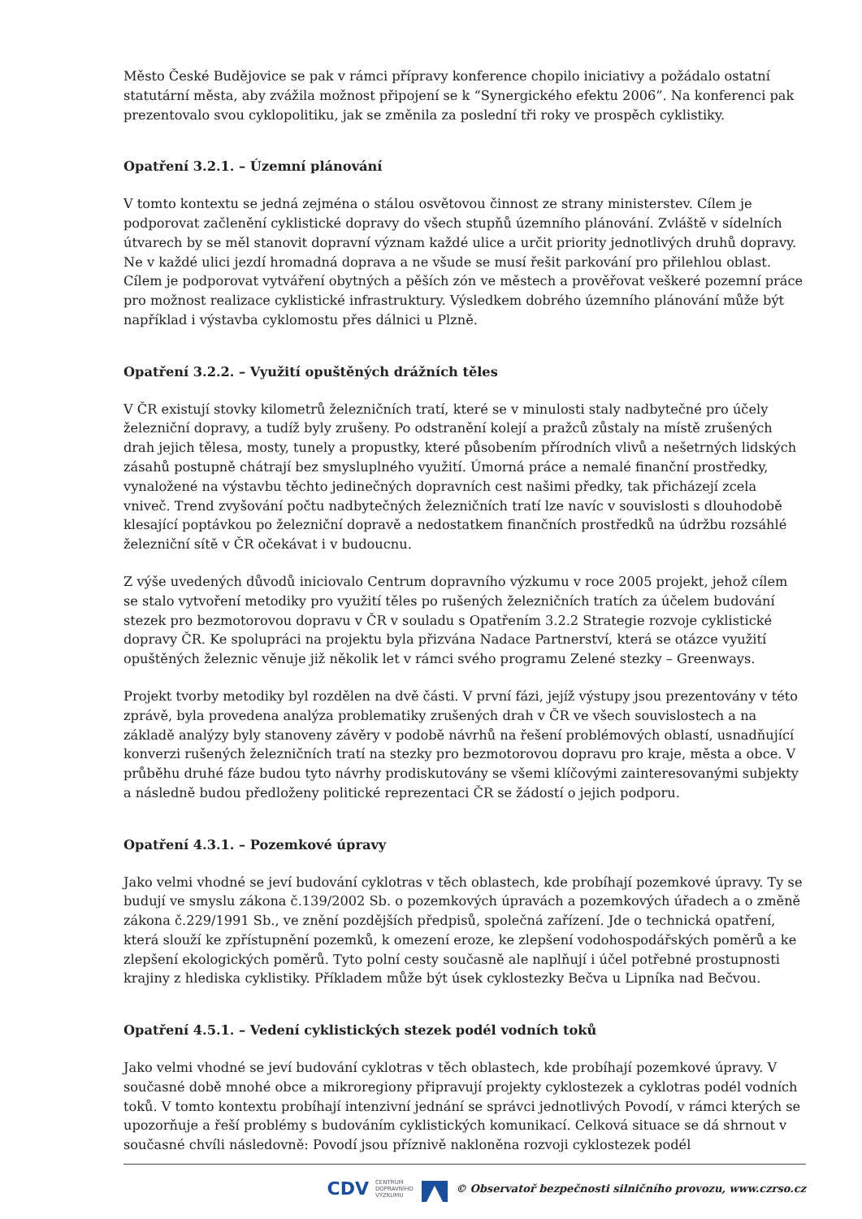Město České Budějovice se pak v rámci přípravy konference chopilo iniciativy a požádalo ostatní statutární města, aby zvážila možnost připojení se k “Synergického efektu 2006”. Na konferenci pak prezentovalo svou cyklopolitiku, jak se změnila za poslední tři roky ve prospěch cyklistiky.
Opatření 3.2.1. – Územní plánování
V tomto kontextu se jedná zejména o stálou osvětovou činnost ze strany ministerstev. Cílem je podporovat začlenění cyklistické dopravy do všech stupňů územního plánování. Zvláště v sídelních útvarech by se měl stanovit dopravní význam každé ulice a určit priority jednotlivých druhů dopravy. Ne v každé ulici jezdí hromadná doprava a ne všude se musí řešit parkování pro přilehlou oblast. Cílem je podporovat vytváření obytných a pěších zón ve městech a prověřovat veškeré pozemní práce pro možnost realizace cyklistické infrastruktury. Výsledkem dobrého územního plánování může být například i výstavba cyklomostu přes dálnici u Plzně.
Opatření 3.2.2. – Využití opuštěných drážních těles
V ČR existují stovky kilometrů železničních tratí, které se v minulosti staly nadbytečné pro účely železniční dopravy, a tudíž byly zrušeny. Po odstranění kolejí a pražců zůstaly na místě zrušených drah jejich tělesa, mosty, tunely a propustky, které působením přírodních vlivů a nešetrných lidských zásahů postupně chátrají bez smysluplného využití. Úmorná práce a nemalé finanční prostředky, vynaložené na výstavbu těchto jedinečných dopravních cest našimi předky, tak přicházejí zcela vniveč. Trend zvyšování počtu nadbytečných železničních tratí lze navíc v souvislosti s dlouhodobě klesající poptávkou po železniční dopravě a nedostatkem finančních prostředků na údržbu rozsáhlé železniční sítě v ČR očekávat i v budoucnu.
Z výše uvedených důvodů iniciovalo Centrum dopravního výzkumu v roce 2005 projekt, jehož cílem se stalo vytvoření metodiky pro využití těles po rušených železničních tratích za účelem budování stezek pro bezmotorovou dopravu v ČR v souladu s Opatřením 3.2.2 Strategie rozvoje cyklistické dopravy ČR. Ke spolupráci na projektu byla přizvána Nadace Partnerství, která se otázce využití opuštěných železnic věnuje již několik let v rámci svého programu Zelené stezky – Greenways.
Projekt tvorby metodiky byl rozdělen na dvě části. V první fázi, jejíž výstupy jsou prezentovány v této zprávě, byla provedena analýza problematiky zrušených drah v ČR ve všech souvislostech a na základě analýzy byly stanoveny závěry v podobě návrhů na řešení problémových oblastí, usnadňující konverzi rušených železničních tratí na stezky pro bezmotorovou dopravu pro kraje, města a obce. V průběhu druhé fáze budou tyto návrhy prodiskutovány se všemi klíčovými zainteresovanými subjekty a následně budou předloženy politické reprezentaci ČR se žádostí o jejich podporu.
Opatření 4.3.1. – Pozemkové úpravy
Jako velmi vhodné se jeví budování cyklotras v těch oblastech, kde probíhají pozemkové úpravy. Ty se budují ve smyslu zákona č.139/2002 Sb. o pozemkových úpravách a pozemkových úřadech a o změně zákona č.229/1991 Sb., ve znění pozdějších předpisů, společná zařízení. Jde o technická opatření, která slouží ke zpřístupnění pozemků, k omezení eroze, ke zlepšení vodohospodářských poměrů a ke zlepšení ekologických poměrů. Tyto polní cesty současně ale naplňují i účel potřebné prostupnosti krajiny z hlediska cyklistiky. Příkladem může být úsek cyklostezky Bečva u Lipníka nad Bečvou.
Opatření 4.5.1. – Vedení cyklistických stezek podél vodních toků
Jako velmi vhodné se jeví budování cyklotras v těch oblastech, kde probíhají pozemkové úpravy. V současné době mnohé obce a mikroregiony připravují projekty cyklostezek a cyklotras podél vodních toků. V tomto kontextu probíhají intenzivní jednání se správci jednotlivých Povodí, v rámci kterých se upozorňuje a řeší problémy s budováním cyklistických komunikací. Celková situace se dá shrnout v současné chvíli následovně: Povodí jsou příznivě nakloněna rozvoji cyklostezek podél
CDV CENTRUM
DOPRAVNÍHO
VÝZKUMU © Observatoř bezpečnosti silničního provozu, www.czrso.cz